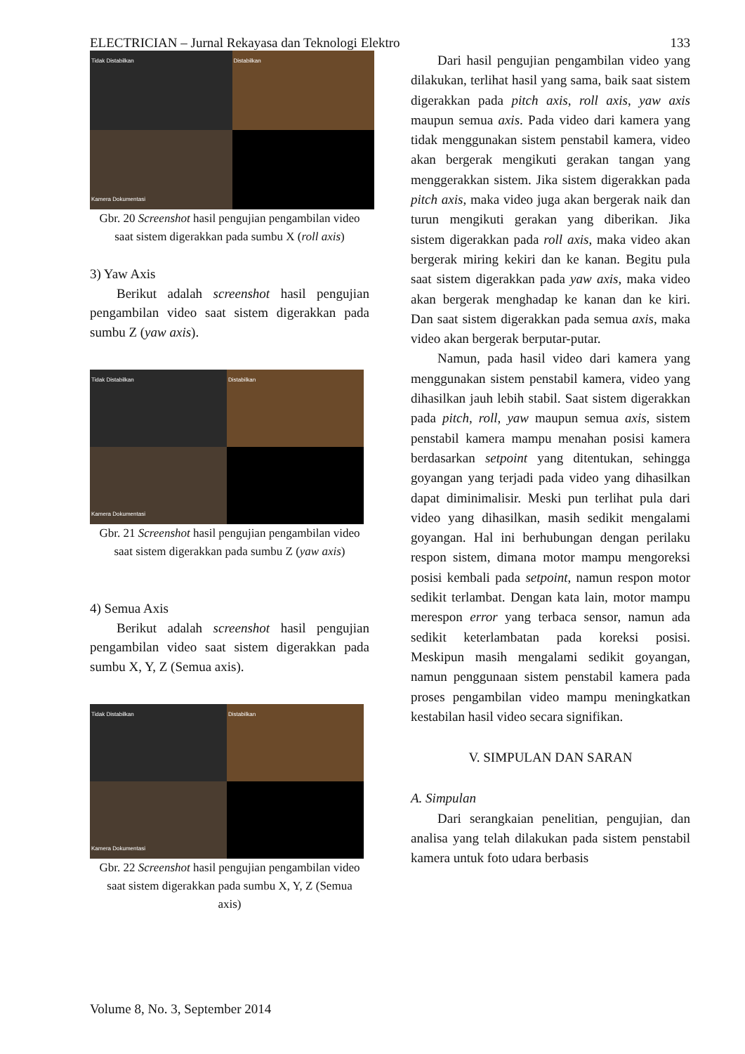ELECTRICIAN – Jurnal Rekayasa dan Teknologi Elektro 133
Tidak Distabilkan
Distabilkan
Kamera Dokumentasi
Gbr. 20 Screenshot hasil pengujian pengambilan video saat sistem digerakkan pada sumbu X (roll axis)
3) Yaw Axis
Berikut adalah screenshot hasil pengujian pengambilan video saat sistem digerakkan pada sumbu Z (yaw axis).
Tidak Distabilkan
Distabilkan
Kamera Dokumentasi
Gbr. 21 Screenshot hasil pengujian pengambilan video saat sistem digerakkan pada sumbu Z (yaw axis)
4) Semua Axis
Berikut adalah screenshot hasil pengujian pengambilan video saat sistem digerakkan pada sumbu X, Y, Z (Semua axis).
Tidak Distabilkan
Distabilkan
Kamera Dokumentasi
Gbr. 22 Screenshot hasil pengujian pengambilan video saat sistem digerakkan pada sumbu X, Y, Z (Semua axis)
Dari hasil pengujian pengambilan video yang dilakukan, terlihat hasil yang sama, baik saat sistem digerakkan pada pitch axis, roll axis, yaw axis maupun semua axis. Pada video dari kamera yang tidak menggunakan sistem penstabil kamera, video akan bergerak mengikuti gerakan tangan yang menggerakkan sistem. Jika sistem digerakkan pada pitch axis, maka video juga akan bergerak naik dan turun mengikuti gerakan yang diberikan. Jika sistem digerakkan pada roll axis, maka video akan bergerak miring kekiri dan ke kanan. Begitu pula saat sistem digerakkan pada yaw axis, maka video akan bergerak menghadap ke kanan dan ke kiri. Dan saat sistem digerakkan pada semua axis, maka video akan bergerak berputar-putar.
Namun, pada hasil video dari kamera yang menggunakan sistem penstabil kamera, video yang dihasilkan jauh lebih stabil. Saat sistem digerakkan pada pitch, roll, yaw maupun semua axis, sistem penstabil kamera mampu menahan posisi kamera berdasarkan setpoint yang ditentukan, sehingga goyangan yang terjadi pada video yang dihasilkan dapat diminimalisir. Meski pun terlihat pula dari video yang dihasilkan, masih sedikit mengalami goyangan. Hal ini berhubungan dengan perilaku respon sistem, dimana motor mampu mengoreksi posisi kembali pada setpoint, namun respon motor sedikit terlambat. Dengan kata lain, motor mampu merespon error yang terbaca sensor, namun ada sedikit keterlambatan pada koreksi posisi. Meskipun masih mengalami sedikit goyangan, namun penggunaan sistem penstabil kamera pada proses pengambilan video mampu meningkatkan kestabilan hasil video secara signifikan.
V. SIMPULAN DAN SARAN
A. Simpulan
Dari serangkaian penelitian, pengujian, dan analisa yang telah dilakukan pada sistem penstabil kamera untuk foto udara berbasis
Volume 8, No. 3, September 2014